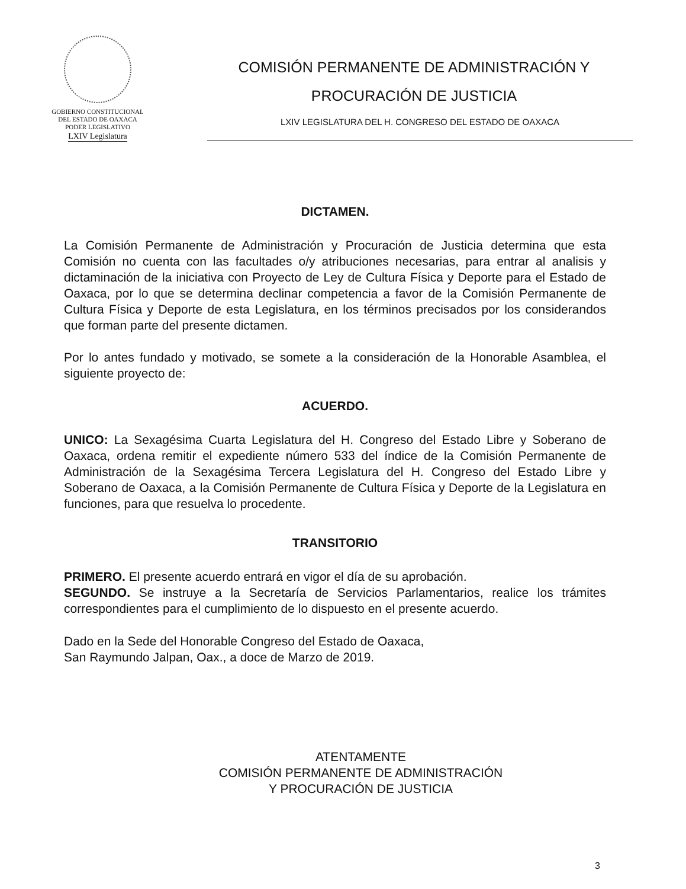GOBIERNO CONSTITUCIONAL
DEL ESTADO DE OAXACA
PODER LEGISLATIVO
LXIV Legislatura
COMISIÓN PERMANENTE DE ADMINISTRACIÓN Y
PROCURACIÓN DE JUSTICIA
LXIV LEGISLATURA DEL H. CONGRESO DEL ESTADO DE OAXACA
DICTAMEN.
La Comisión Permanente de Administración y Procuración de Justicia determina que esta Comisión no cuenta con las facultades o/y atribuciones necesarias, para entrar al analisis y dictaminación de la iniciativa con Proyecto de Ley de Cultura Física y Deporte para el Estado de Oaxaca, por lo que se determina declinar competencia a favor de la Comisión Permanente de Cultura Física y Deporte de esta Legislatura, en los términos precisados por los considerandos que forman parte del presente dictamen.
Por lo antes fundado y motivado, se somete a la consideración de la Honorable Asamblea, el siguiente proyecto de:
ACUERDO.
UNICO: La Sexagésima Cuarta Legislatura del H. Congreso del Estado Libre y Soberano de Oaxaca, ordena remitir el expediente número 533 del índice de la Comisión Permanente de Administración de la Sexagésima Tercera Legislatura del H. Congreso del Estado Libre y Soberano de Oaxaca, a la Comisión Permanente de Cultura Física y Deporte de la Legislatura en funciones, para que resuelva lo procedente.
TRANSITORIO
PRIMERO. El presente acuerdo entrará en vigor el día de su aprobación.
SEGUNDO. Se instruye a la Secretaría de Servicios Parlamentarios, realice los trámites correspondientes para el cumplimiento de lo dispuesto en el presente acuerdo.
Dado en la Sede del Honorable Congreso del Estado de Oaxaca,
San Raymundo Jalpan, Oax., a doce de Marzo de 2019.
ATENTAMENTE
COMISIÓN PERMANENTE DE ADMINISTRACIÓN
Y PROCURACIÓN DE JUSTICIA
3